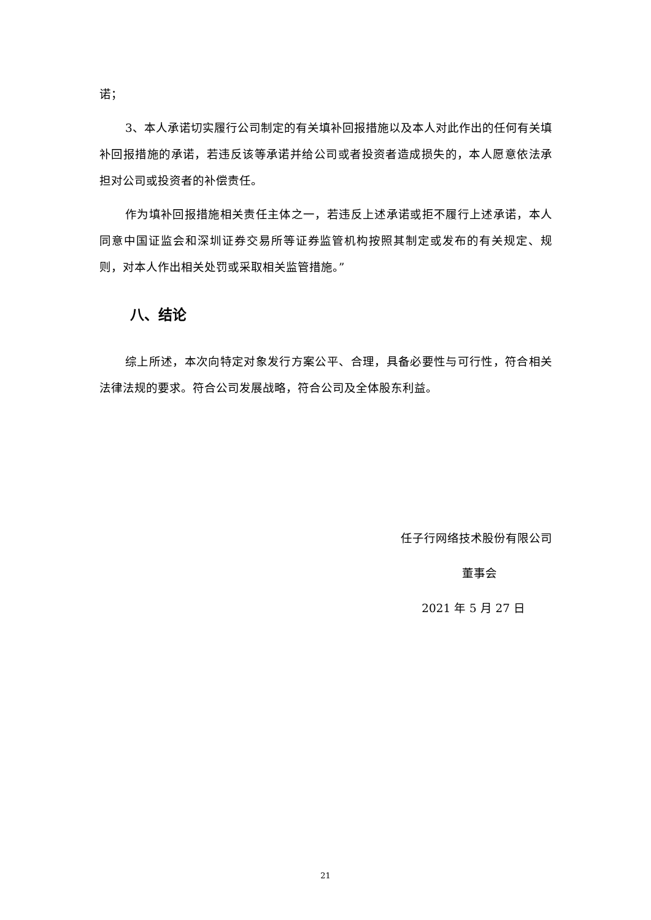诺；
3、本人承诺切实履行公司制定的有关填补回报措施以及本人对此作出的任何有关填补回报措施的承诺，若违反该等承诺并给公司或者投资者造成损失的，本人愿意依法承担对公司或投资者的补偿责任。
作为填补回报措施相关责任主体之一，若违反上述承诺或拒不履行上述承诺，本人同意中国证监会和深圳证券交易所等证券监管机构按照其制定或发布的有关规定、规则，对本人作出相关处罚或采取相关监管措施。”
八、结论
综上所述，本次向特定对象发行方案公平、合理，具备必要性与可行性，符合相关法律法规的要求。符合公司发展战略，符合公司及全体股东利益。
任子行网络技术股份有限公司
董事会
2021 年 5 月 27 日
21